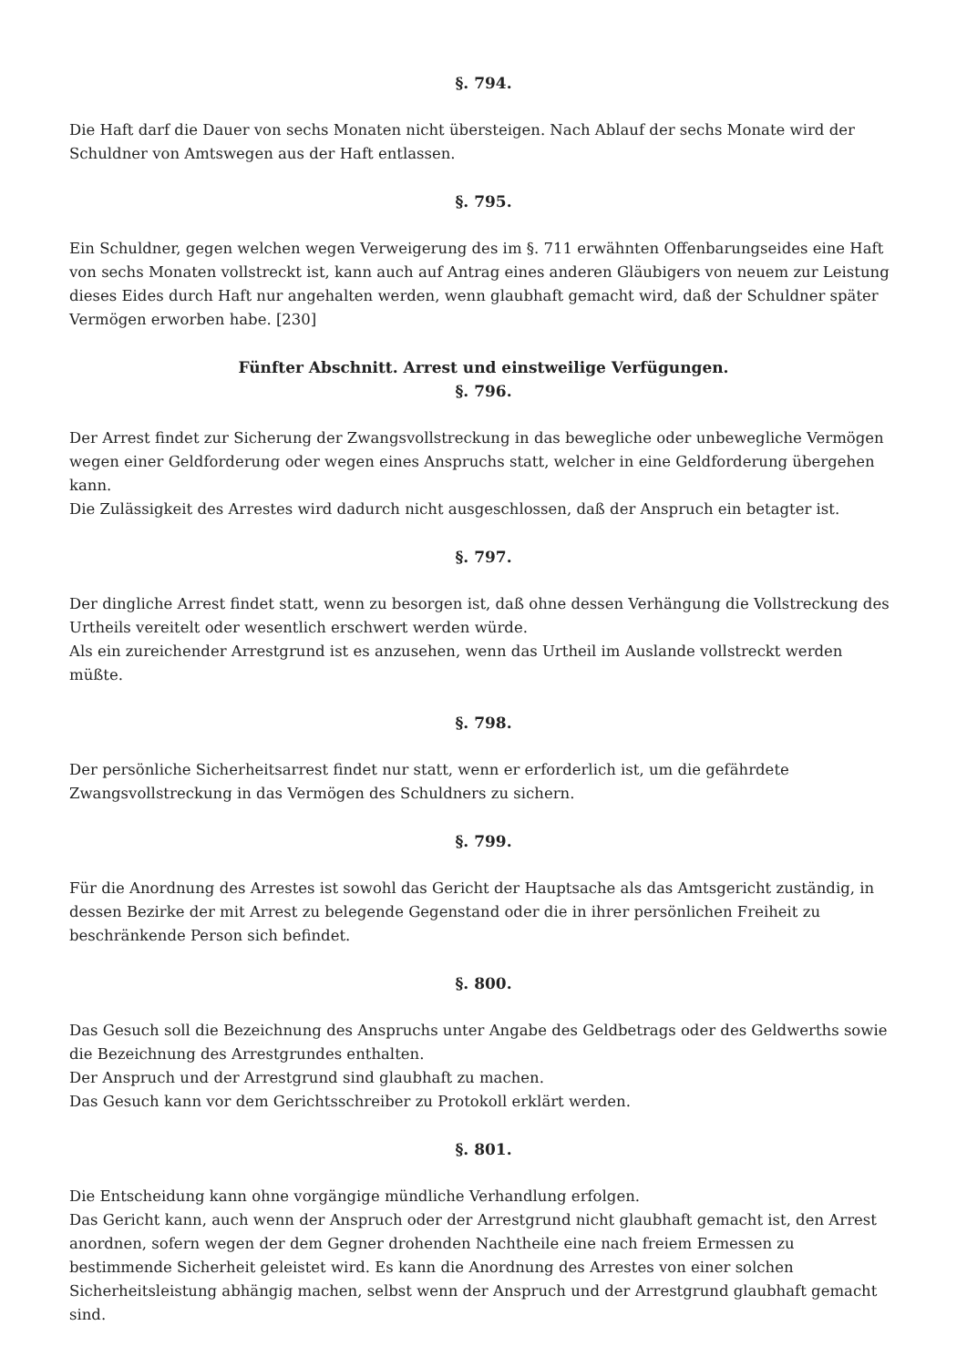§. 794.
Die Haft darf die Dauer von sechs Monaten nicht übersteigen. Nach Ablauf der sechs Monate wird der Schuldner von Amtswegen aus der Haft entlassen.
§. 795.
Ein Schuldner, gegen welchen wegen Verweigerung des im §. 711 erwähnten Offenbarungseides eine Haft von sechs Monaten vollstreckt ist, kann auch auf Antrag eines anderen Gläubigers von neuem zur Leistung dieses Eides durch Haft nur angehalten werden, wenn glaubhaft gemacht wird, daß der Schuldner später Vermögen erworben habe. [230]
Fünfter Abschnitt. Arrest und einstweilige Verfügungen.
§. 796.
Der Arrest findet zur Sicherung der Zwangsvollstreckung in das bewegliche oder unbewegliche Vermögen wegen einer Geldforderung oder wegen eines Anspruchs statt, welcher in eine Geldforderung übergehen kann.
Die Zulässigkeit des Arrestes wird dadurch nicht ausgeschlossen, daß der Anspruch ein betagter ist.
§. 797.
Der dingliche Arrest findet statt, wenn zu besorgen ist, daß ohne dessen Verhängung die Vollstreckung des Urtheils vereitelt oder wesentlich erschwert werden würde.
Als ein zureichender Arrestgrund ist es anzusehen, wenn das Urtheil im Auslande vollstreckt werden müßte.
§. 798.
Der persönliche Sicherheitsarrest findet nur statt, wenn er erforderlich ist, um die gefährdete Zwangsvollstreckung in das Vermögen des Schuldners zu sichern.
§. 799.
Für die Anordnung des Arrestes ist sowohl das Gericht der Hauptsache als das Amtsgericht zuständig, in dessen Bezirke der mit Arrest zu belegende Gegenstand oder die in ihrer persönlichen Freiheit zu beschränkende Person sich befindet.
§. 800.
Das Gesuch soll die Bezeichnung des Anspruchs unter Angabe des Geldbetrags oder des Geldwerths sowie die Bezeichnung des Arrestgrundes enthalten.
Der Anspruch und der Arrestgrund sind glaubhaft zu machen.
Das Gesuch kann vor dem Gerichtsschreiber zu Protokoll erklärt werden.
§. 801.
Die Entscheidung kann ohne vorgängige mündliche Verhandlung erfolgen.
Das Gericht kann, auch wenn der Anspruch oder der Arrestgrund nicht glaubhaft gemacht ist, den Arrest anordnen, sofern wegen der dem Gegner drohenden Nachtheile eine nach freiem Ermessen zu bestimmende Sicherheit geleistet wird. Es kann die Anordnung des Arrestes von einer solchen Sicherheitsleistung abhängig machen, selbst wenn der Anspruch und der Arrestgrund glaubhaft gemacht sind.